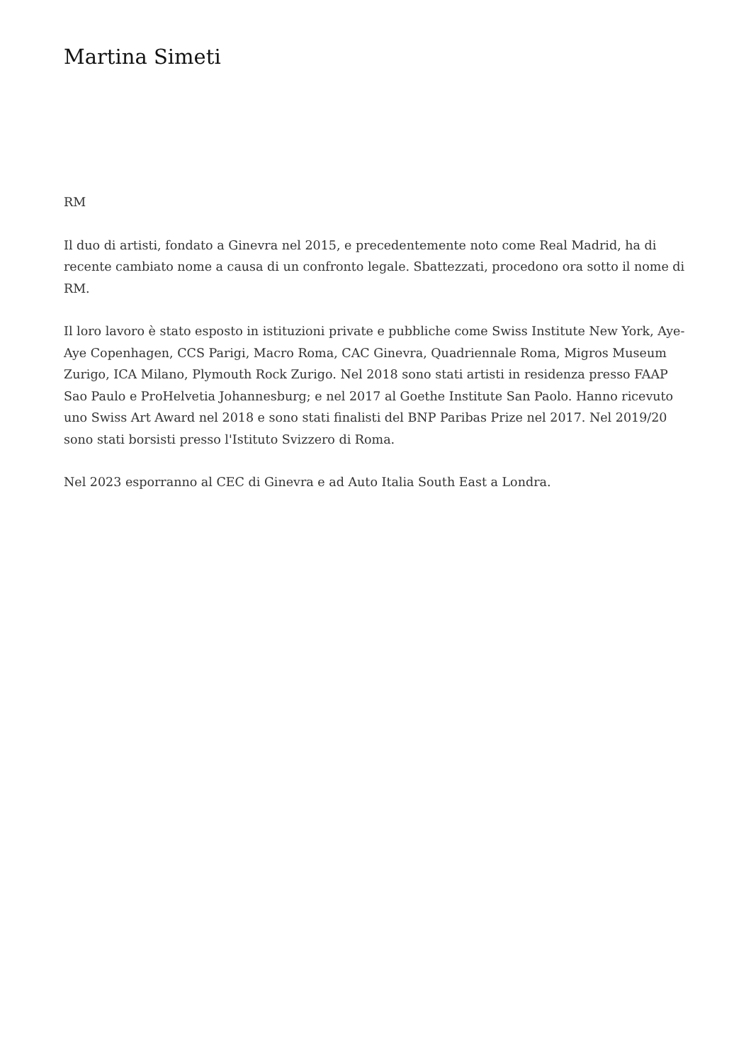Martina Simeti
RM
Il duo di artisti, fondato a Ginevra nel 2015, e precedentemente noto come Real Madrid, ha di recente cambiato nome a causa di un confronto legale. Sbattezzati, procedono ora sotto il nome di RM.
Il loro lavoro è stato esposto in istituzioni private e pubbliche come Swiss Institute New York, Aye-Aye Copenhagen, CCS Parigi, Macro Roma, CAC Ginevra, Quadriennale Roma, Migros Museum Zurigo, ICA Milano, Plymouth Rock Zurigo. Nel 2018 sono stati artisti in residenza presso FAAP Sao Paulo e ProHelvetia Johannesburg; e nel 2017 al Goethe Institute San Paolo. Hanno ricevuto uno Swiss Art Award nel 2018 e sono stati finalisti del BNP Paribas Prize nel 2017. Nel 2019/20 sono stati borsisti presso l'Istituto Svizzero di Roma.
Nel 2023 esporranno al CEC di Ginevra e ad Auto Italia South East a Londra.